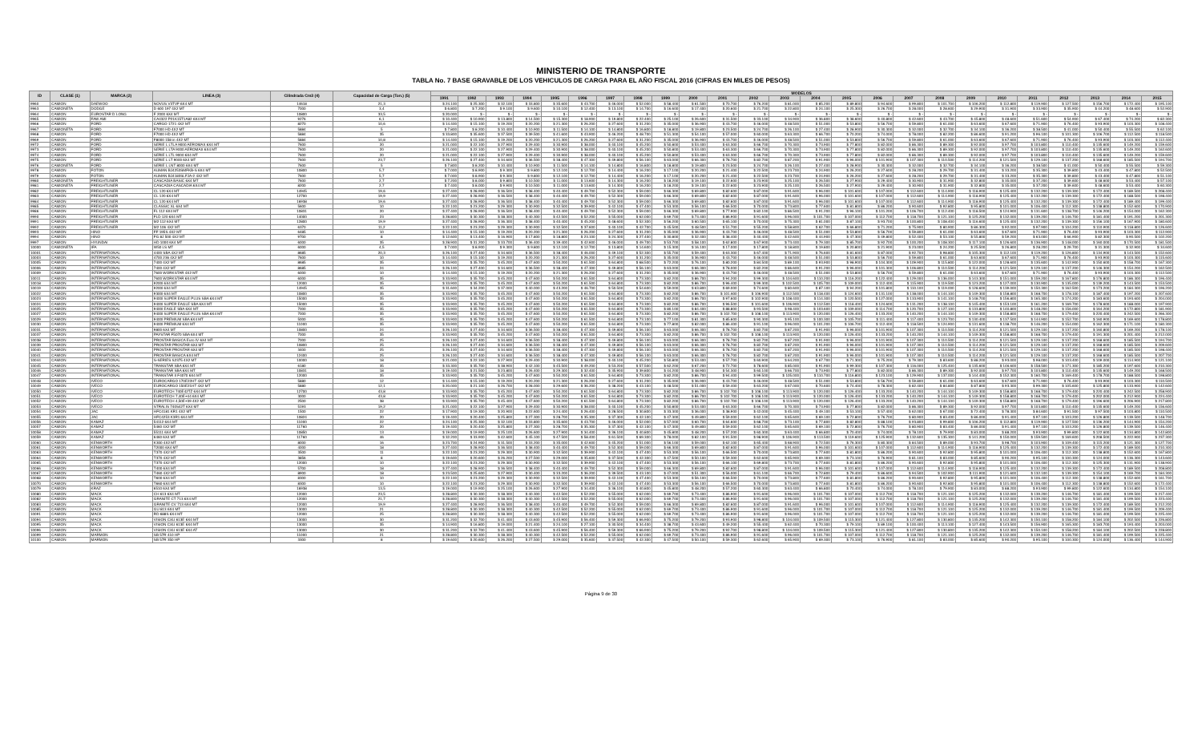MINISTERIO DE TRANSPORTE
TABLA No. 7 BASE GRAVABLE DE LOS VEHICULOS DE CARGA PARA EL AÑO FISCAL 2016 (CIFRAS EN MILES DE PESOS)
| ID | CLASE (1) | MARCA (2) | LINEA (3) | Cilindrada Cm3 (4) | Capacidad de Carga (Ton.) (5) | MODELOS | | | | | | | | | | | | | | | | | | | | | | | | |
| --- | --- | --- | --- | --- | --- | --- | --- | --- | --- | --- | --- | --- | --- | --- | --- | --- | --- | --- | --- | --- | --- | --- | --- | --- | --- | --- | --- | --- | --- | --- |
| | | | | | | 1991 | 1992 | 1993 | 1994 | 1995 | 1996 | 1997 | 1998 | 1999 | 2000 | 2001 | 2002 | 2003 | 2004 | 2005 | 2006 | 2007 | 2008 | 2009 | 2010 | 2011 | 2012 | 2013 | 2014 | 2015 |
| 9960 | CAMION | DAEWOO | NOVUS V3TVF 6X4 MT | 14618 | 21,3 | $ 24.100 | $ 25.300 | $ 32.100 | $ 33.800 | $ 35.600 | $ 43.700 | $ 46.000 | $ 52.000 | $ 58.400 | $ 61.500 | $ 70.700 | $ 76.200 | $ 81.000 | $ 85.200 | $ 89.800 | $ 94.600 | $ 99.800 | $ 101.700 | $ 106.200 | $ 112.800 | $ 119.900 | $ 127.500 | $ 156.700 | $ 172.400 | $ 195.100 |
| 9963 | CAMIONETA | DODGE | D 600 197 4X2 MT | 7000 | 3,4 | $ 6.800 | $ 7.200 | $ 9.100 | $ 9.600 | $ 10.100 | $ 12.400 | $ 13.100 | $ 14.700 | $ 16.600 | $ 17.400 | $ 20.600 | $ 21.700 | $ 22.800 | $ 24.100 | $ 25.300 | $ 26.700 | $ 28.000 | $ 28.600 | $ 29.900 | $ 31.900 | $ 33.900 | $ 35.900 | $ 44.200 | $ 48.600 | $ 52.900 |
| 9964 | CAMION | EUROSTAR D`LONG | F 2000 6X4 MT | 10800 | 33,5 | $ 20.000 | $ - | $ - | $ - | $ - | $ - | $ - | $ - | $ - | $ - | $ - | $ - | $ - | $ - | $ - | $ - | $ - | $ - | $ - | $ - | $ - | $ - | $ - | $ - | $ - |
| 9965 | CAMION | FAW AMI | CA4322 P21K15T1A82 6X4 MT | 9276 | 6,1 | $ 10.400 | $ 10.900 | $ 13.800 | $ 14.500 | $ 15.300 | $ 18.900 | $ 19.800 | $ 22.400 | $ 25.100 | $ 26.600 | $ 31.500 | $ 33.100 | $ 34.900 | $ 36.800 | $ 38.600 | $ 40.800 | $ 42.600 | $ 43.700 | $ 45.800 | $ 48.600 | $ 51.600 | $ 54.900 | $ 67.400 | $ 74.200 | $ 82.300 |
| 9966 | CAMION | FORD | CARGO 1721 4X2 MT | 8270 | 10,6 | $ 14.400 | $ 15.100 | $ 19.200 | $ 20.200 | $ 21.300 | $ 26.200 | $ 27.600 | $ 31.200 | $ 35.000 | $ 36.900 | $ 43.700 | $ 46.000 | $ 48.500 | $ 51.000 | $ 53.800 | $ 56.700 | $ 59.800 | $ 61.000 | $ 63.600 | $ 67.600 | $ 71.900 | $ 76.400 | $ 93.900 | $ 103.300 | $ 108.400 |
| 9967 | CAMIONETA | FORD | F7000 HD 4X2 MT | 5884 | 5 | $ 7.800 | $ 8.200 | $ 10.400 | $ 10.900 | $ 11.500 | $ 14.100 | $ 14.800 | $ 16.800 | $ 18.800 | $ 19.800 | $ 23.500 | $ 24.700 | $ 26.100 | $ 27.400 | $ 28.900 | $ 30.300 | $ 32.000 | $ 32.700 | $ 34.100 | $ 36.200 | $ 38.500 | $ 41.000 | $ 50.400 | $ 55.500 | $ 62.100 |
| 9968 | CAMION | FORD | F7000 HD 4X2 MT | 5884 | 35 | $ 33.800 | $ 35.600 | $ 37.500 | $ 39.500 | $ 41.600 | $ 43.900 | $ 46.200 | $ 48.700 | $ 51.300 | $ 54.100 | $ 57.000 | $ 60.000 | $ 63.300 | $ 66.700 | $ 70.200 | $ 74.000 | $ 78.000 | $ 82.200 | $ 86.600 | $ 91.200 | $ 96.100 | $ 101.300 | $ 106.700 | $ 112.500 | $ 118.500 |
| 9969 | CAMION | FORD | F8000 158 in 4X2 MT | 5884 | 10,8 | $ 14.400 | $ 15.100 | $ 19.200 | $ 20.200 | $ 21.300 | $ 26.200 | $ 27.600 | $ 31.200 | $ 35.000 | $ 36.900 | $ 43.700 | $ 46.000 | $ 48.500 | $ 51.000 | $ 53.800 | $ 56.700 | $ 59.800 | $ 61.000 | $ 63.600 | $ 67.600 | $ 71.900 | $ 76.400 | $ 93.900 | $ 103.300 | $ 112.400 |
| 9972 | CAMION | FORD | SERIE L LTLA 9000 AEROMAX 6X4 MT | 7600 | 20 | $ 21.000 | $ 22.100 | $ 27.900 | $ 29.400 | $ 30.900 | $ 38.000 | $ 40.100 | $ 45.200 | $ 50.800 | $ 53.400 | $ 63.300 | $ 66.700 | $ 70.300 | $ 73.900 | $ 77.800 | $ 82.000 | $ 86.300 | $ 89.300 | $ 92.000 | $ 97.700 | $ 103.800 | $ 110.400 | $ 135.600 | $ 149.200 | $ 159.600 |
| 9973 | CAMION | FORD | SERIE L LTA 9000 AEROMAX 6X4 MT | 7600 | 20 | $ 21.000 | $ 22.100 | $ 27.900 | $ 29.400 | $ 30.900 | $ 38.000 | $ 40.100 | $ 45.200 | $ 50.800 | $ 53.400 | $ 63.300 | $ 66.700 | $ 70.300 | $ 73.900 | $ 77.800 | $ 82.000 | $ 86.300 | $ 89.300 | $ 92.000 | $ 97.700 | $ 103.800 | $ 110.400 | $ 135.600 | $ 149.200 | $ 162.600 |
| 9974 | CAMION | FORD | SERIE L LTL 9000 6X4 MT | 7600 | 20 | $ 21.000 | $ 22.100 | $ 27.900 | $ 29.400 | $ 30.900 | $ 38.000 | $ 40.100 | $ 45.200 | $ 50.800 | $ 53.400 | $ 63.300 | $ 66.700 | $ 70.300 | $ 73.900 | $ 77.800 | $ 82.000 | $ 86.300 | $ 89.300 | $ 92.000 | $ 97.700 | $ 103.800 | $ 110.400 | $ 135.600 | $ 149.200 | $ 159.600 |
| 9975 | CAMION | FORD | SERIE L LT 9000 6X4 MT | 7600 | 23,7 | $ 26.100 | $ 27.400 | $ 34.600 | $ 36.500 | $ 38.400 | $ 47.300 | $ 49.800 | $ 56.100 | $ 63.000 | $ 66.300 | $ 78.700 | $ 82.700 | $ 87.200 | $ 91.900 | $ 96.000 | $ 101.900 | $ 107.300 | $ 110.500 | $ 114.200 | $ 121.500 | $ 129.100 | $ 137.200 | $ 168.600 | $ 185.500 | $ 194.700 |
| 9976 | CAMIONETA | FORD | SERIE L LNT 8000 6X4 MT | 7600 | 5 | $ 7.800 | $ 8.200 | $ 10.400 | $ 10.900 | $ 11.500 | $ 14.100 | $ 14.800 | $ 16.800 | $ 18.800 | $ 19.800 | $ 23.500 | $ 24.700 | $ 26.100 | $ 27.400 | $ 28.900 | $ 30.300 | $ 32.000 | $ 32.700 | $ 34.100 | $ 36.200 | $ 38.500 | $ 41.000 | $ 50.400 | $ 55.500 | $ 59.300 |
| 9978 | CAMION | FOTON | AUMAN BJ4253SMFKB-S 6X4 MT | 10800 | 5,7 | $ 7.000 | $ 8.900 | $ 9.300 | $ 9.800 | $ 12.100 | $ 12.700 | $ 14.400 | $ 16.200 | $ 17.100 | $ 20.200 | $ 21.400 | $ 22.500 | $ 23.700 | $ 24.900 | $ 26.200 | $ 27.600 | $ 28.200 | $ 29.700 | $ 31.400 | $ 33.200 | $ 35.300 | $ 39.800 | $ 43.400 | $ 47.800 | $ 52.500 |
| 9979 | CAMION | FOTON | AUMAN BJ4183SLFJA-2 4X2 MT | 7600 | 5,7 | $ 7.000 | $ 8.900 | $ 9.300 | $ 9.800 | $ 12.100 | $ 12.700 | $ 14.400 | $ 16.200 | $ 17.100 | $ 20.200 | $ 21.400 | $ 22.500 | $ 23.700 | $ 24.900 | $ 26.200 | $ 27.600 | $ 28.200 | $ 29.700 | $ 31.400 | $ 33.200 | $ 35.300 | $ 39.800 | $ 43.400 | $ 47.800 | $ 51.100 |
| 9980 | CAMIONETA | FREIGHTLINER | CASCADIA BASIC 6X4 MT | 7600 | 2,7 | $ 7.200 | $ 8.000 | $ 9.800 | $ 10.500 | $ 11.000 | $ 13.600 | $ 14.300 | $ 16.200 | $ 18.200 | $ 19.100 | $ 22.600 | $ 23.900 | $ 25.100 | $ 26.500 | $ 27.900 | $ 29.400 | $ 30.900 | $ 31.900 | $ 32.800 | $ 35.000 | $ 37.200 | $ 39.600 | $ 48.600 | $ 53.400 | $ 57.100 |
| 9981 | CAMIONETA | FREIGHTLINER | CASCADIA CASCADIA 6X4 MT | 8200 | 2,7 | $ 7.400 | $ 8.000 | $ 9.900 | $ 10.500 | $ 11.000 | $ 13.600 | $ 14.300 | $ 16.200 | $ 18.200 | $ 19.100 | $ 22.600 | $ 23.900 | $ 25.100 | $ 26.500 | $ 27.900 | $ 29.400 | $ 30.900 | $ 31.900 | $ 32.800 | $ 35.000 | $ 37.200 | $ 39.600 | $ 48.600 | $ 53.400 | $ 60.300 |
| 9982 | CAMION | FREIGHTLINER | CL 120 6X4 MT | 14945 | 19,6 | $ 27.400 | $ 28.900 | $ 36.500 | $ 38.400 | $ 40.400 | $ 49.700 | $ 52.300 | $ 59.000 | $ 66.300 | $ 69.800 | $ 82.600 | $ 87.000 | $ 91.600 | $ 96.000 | $ 101.600 | $ 107.000 | $ 112.600 | $ 114.900 | $ 118.900 | $ 125.400 | $ 132.200 | $ 139.300 | $ 172.400 | $ 189.500 | $ 208.400 |
| 9983 | CAMION | FREIGHTLINER | CL 120 6X4 MT | 12700 | 19,9 | $ 27.400 | $ 28.900 | $ 36.500 | $ 38.400 | $ 40.400 | $ 49.700 | $ 52.300 | $ 59.000 | $ 66.300 | $ 69.800 | $ 82.600 | $ 87.000 | $ 91.600 | $ 96.000 | $ 101.600 | $ 107.000 | $ 112.600 | $ 114.900 | $ 118.900 | $ 125.400 | $ 132.200 | $ 139.300 | $ 172.400 | $ 188.500 | $ 198.400 |
| 9984 | CAMION | FREIGHTLINER | CL 120 6X4 MT | 16938 | 19,6 | $ 27.400 | $ 28.900 | $ 36.500 | $ 38.400 | $ 40.400 | $ 49.700 | $ 52.300 | $ 59.000 | $ 66.300 | $ 69.800 | $ 82.600 | $ 87.000 | $ 91.600 | $ 96.000 | $ 101.600 | $ 107.000 | $ 112.600 | $ 114.900 | $ 118.900 | $ 125.400 | $ 132.200 | $ 139.300 | $ 172.400 | $ 189.400 | $ 199.400 |
| 9985 | CAMION | FREIGHTLINER | CLASSIC XL 6X4 MT | 5600 | 10 | $ 22.100 | $ 23.200 | $ 29.300 | $ 30.900 | $ 32.500 | $ 39.900 | $ 42.100 | $ 47.400 | $ 53.300 | $ 56.100 | $ 66.500 | $ 70.000 | $ 73.800 | $ 77.600 | $ 81.800 | $ 86.200 | $ 90.600 | $ 92.800 | $ 95.800 | $ 101.000 | $ 106.400 | $ 112.300 | $ 138.800 | $ 152.600 | $ 170.900 |
| 9986 | CAMION | FREIGHTLINER | FL 112 6X4 MT | 10831 | 20 | $ 27.400 | $ 28.900 | $ 36.500 | $ 38.400 | $ 40.400 | $ 49.700 | $ 52.300 | $ 59.000 | $ 66.300 | $ 69.800 | $ 77.900 | $ 82.100 | $ 86.500 | $ 91.200 | $ 96.100 | $ 101.200 | $ 106.700 | $ 112.400 | $ 118.500 | $ 124.900 | $ 131.600 | $ 138.700 | $ 146.200 | $ 154.000 | $ 162.300 |
| 9990 | CAMION | FREIGHTLINER | FLD 120 6X4 MT | 14000 | 23 | $ 28.800 | $ 30.300 | $ 38.300 | $ 40.300 | $ 42.500 | $ 52.200 | $ 55.000 | $ 62.000 | $ 69.700 | $ 73.400 | $ 86.900 | $ 91.600 | $ 96.000 | $ 101.700 | $ 107.000 | $ 112.700 | $ 118.700 | $ 121.100 | $ 125.200 | $ 132.000 | $ 139.200 | $ 146.700 | $ 181.400 | $ 191.200 | $ 201.300 |
| 9991 | CAMION | FREIGHTLINER | M2 112 6X4 MT | 12800 | 19,9 | $ 27.400 | $ 28.900 | $ 36.300 | $ 38.400 | $ 40.400 | $ 45.200 | $ 48.600 | $ 52.300 | $ 56.200 | $ 60.500 | $ 65.100 | $ 70.000 | $ 75.300 | $ 81.000 | $ 87.100 | $ 93.700 | $ 100.800 | $ 108.400 | $ 116.600 | $ 125.400 | $ 132.200 | $ 139.300 | $ 156.100 | $ 167.900 | $ 180.600 |
| 9992 | CAMION | FREIGHTLINER | M2 106 4X2 MT | 6370 | 11,2 | $ 22.100 | $ 23.200 | $ 29.300 | $ 30.900 | $ 32.500 | $ 37.600 | $ 40.100 | $ 42.700 | $ 45.500 | $ 48.500 | $ 51.700 | $ 55.200 | $ 58.800 | $ 62.700 | $ 66.800 | $ 71.200 | $ 75.900 | $ 80.900 | $ 86.300 | $ 92.000 | $ 97.900 | $ 104.200 | $ 110.900 | $ 118.800 | $ 126.600 |
| 9993 | CAMION | HINO | FF 195S 4X2 MT | 6485 | 10 | $ 14.400 | $ 15.100 | $ 19.200 | $ 20.200 | $ 21.300 | $ 26.200 | $ 27.600 | $ 31.200 | $ 35.000 | $ 36.900 | $ 43.700 | $ 46.000 | $ 48.500 | $ 51.000 | $ 53.800 | $ 56.700 | $ 59.800 | $ 61.000 | $ 63.600 | $ 67.600 | $ 71.900 | $ 76.400 | $ 93.900 | $ 103.300 | $ 112.900 |
| 9994 | CAMION | HINO | FG 8J 500 4X2 MT | 9700 | 8 | $ 12.600 | $ 13.400 | $ 16.900 | $ 17.800 | $ 18.800 | $ 23.100 | $ 24.300 | $ 27.400 | $ 30.800 | $ 32.400 | $ 38.400 | $ 40.400 | $ 42.600 | $ 44.900 | $ 47.300 | $ 49.800 | $ 52.400 | $ 53.100 | $ 55.800 | $ 59.200 | $ 63.000 | $ 66.900 | $ 82.300 | $ 90.500 | $ 102.200 |
| 9997 | CAMION | HYUNDAI | HD 1000 6X4 MT | 6000 | 35 | $ 28.900 | $ 31.200 | $ 33.700 | $ 36.400 | $ 39.400 | $ 42.600 | $ 46.000 | $ 49.700 | $ 53.700 | $ 58.100 | $ 62.800 | $ 67.900 | $ 73.400 | $ 79.300 | $ 85.700 | $ 92.700 | $ 100.200 | $ 108.300 | $ 117.100 | $ 126.600 | $ 136.900 | $ 148.000 | $ 160.000 | $ 170.500 | $ 181.500 |
| 10000 | CAMIONETA | IFA | W50 LS MT | 6000 | 4,5 | $ 7.000 | $ 8.900 | $ 9.300 | $ 9.800 | $ 12.100 | $ 12.700 | $ 13.800 | $ 14.600 | $ 15.300 | $ 16.100 | $ 17.000 | $ 17.800 | $ 18.800 | $ 19.800 | $ 20.800 | $ 21.900 | $ 23.000 | $ 24.200 | $ 25.500 | $ 26.800 | $ 28.200 | $ 29.700 | $ 31.300 | $ 32.900 | $ 34.600 |
| 10001 | CAMION | INTERNATIONAL | 4400 SBA 4X2 MT | 8685 | 20,3 | $ 26.100 | $ 27.400 | $ 34.600 | $ 36.500 | $ 38.400 | $ 46.000 | $ 49.100 | $ 52.300 | $ 55.700 | $ 59.400 | $ 63.300 | $ 67.400 | $ 71.900 | $ 76.600 | $ 81.600 | $ 87.000 | $ 92.700 | $ 98.800 | $ 105.300 | $ 112.100 | $ 119.200 | $ 126.800 | $ 134.900 | $ 143.500 | $ 152.600 |
| 10003 | CAMION | INTERNATIONAL | 4700 236 4X2 MT | 7600 | 10 | $ 14.400 | $ 15.100 | $ 19.200 | $ 20.200 | $ 21.300 | $ 26.200 | $ 27.600 | $ 31.200 | $ 35.000 | $ 36.900 | $ 43.700 | $ 46.000 | $ 48.500 | $ 51.000 | $ 53.800 | $ 56.700 | $ 59.800 | $ 61.000 | $ 63.600 | $ 67.600 | $ 71.900 | $ 76.400 | $ 93.900 | $ 103.300 | $ 115.600 |
| 10005 | CAMION | INTERNATIONAL | 7400 4X2 MT | 8685 | 35 | $ 33.900 | $ 35.700 | $ 45.200 | $ 47.600 | $ 50.200 | $ 61.500 | $ 64.800 | $ 68.500 | $ 72.200 | $ 76.100 | $ 80.200 | $ 84.500 | $ 89.100 | $ 93.900 | $ 98.900 | $ 104.300 | $ 109.900 | $ 115.800 | $ 122.000 | $ 128.600 | $ 135.600 | $ 142.900 | $ 150.600 | $ 158.700 | $ 167.300 |
| 10006 | CAMION | INTERNATIONAL | 7400 4X2 MT | 8685 | 24 | $ 26.100 | $ 27.400 | $ 34.600 | $ 36.500 | $ 38.400 | $ 47.300 | $ 49.800 | $ 56.100 | $ 63.000 | $ 66.300 | $ 78.000 | $ 82.200 | $ 86.600 | $ 91.200 | $ 96.000 | $ 101.300 | $ 106.800 | $ 110.500 | $ 114.200 | $ 121.500 | $ 129.100 | $ 137.200 | $ 146.300 | $ 154.200 | $ 162.500 |
| 10009 | CAMION | INTERNATIONAL | 7600 WORKSTAR 4X2 MT | 6000 | 10 | $ 14.400 | $ 15.100 | $ 19.200 | $ 20.200 | $ 21.300 | $ 26.200 | $ 27.600 | $ 31.200 | $ 35.000 | $ 36.900 | $ 43.700 | $ 46.000 | $ 48.500 | $ 51.000 | $ 53.800 | $ 56.700 | $ 59.800 | $ 61.000 | $ 63.600 | $ 67.600 | $ 71.900 | $ 76.400 | $ 93.900 | $ 103.300 | $ 112.500 |
| 10011 | CAMION | INTERNATIONAL | 7600 WORKSTAR 6X4 MT | 6000 | 35 | $ 33.900 | $ 35.700 | $ 45.200 | $ 47.600 | $ 50.200 | $ 61.500 | $ 64.800 | $ 73.300 | $ 82.200 | $ 86.700 | $ 94.200 | $ 99.300 | $ 104.600 | $ 110.200 | $ 116.200 | $ 122.400 | $ 129.000 | $ 136.000 | $ 143.300 | $ 151.000 | $ 159.200 | $ 167.800 | $ 176.800 | $ 186.300 | $ 196.400 |
| 10018 | CAMION | INTERNATIONAL | 9200I 6X4 MT | 12000 | 35 | $ 33.900 | $ 35.700 | $ 45.200 | $ 47.600 | $ 50.200 | $ 61.500 | $ 64.800 | $ 73.300 | $ 82.200 | $ 86.700 | $ 96.400 | $ 99.300 | $ 102.500 | $ 105.700 | $ 109.000 | $ 112.400 | $ 115.900 | $ 119.500 | $ 123.200 | $ 127.000 | $ 130.900 | $ 135.000 | $ 139.200 | $ 143.500 | $ 153.500 |
| 10019 | CAMION | INTERNATIONAL | 9200I 6X4 MT | 14945 | 35 | $ 31.600 | $ 34.200 | $ 37.000 | $ 40.000 | $ 43.200 | $ 46.700 | $ 50.500 | $ 54.600 | $ 59.000 | $ 63.800 | $ 69.000 | $ 74.600 | $ 80.600 | $ 87.100 | $ 94.200 | $ 101.800 | $ 110.100 | $ 119.000 | $ 128.600 | $ 139.000 | $ 150.300 | $ 162.500 | $ 173.200 | $ 184.300 | $ 196.200 |
| 10022 | CAMION | INTERNATIONAL | 9300I 6X4 MT | 10800 | 35 | $ 33.900 | $ 35.700 | $ 45.200 | $ 47.600 | $ 50.200 | $ 61.500 | $ 64.800 | $ 73.300 | $ 82.200 | $ 86.700 | $ 101.600 | $ 106.900 | $ 112.500 | $ 118.400 | $ 124.600 | $ 131.100 | $ 138.000 | $ 144.100 | $ 149.300 | $ 158.800 | $ 168.700 | $ 178.100 | $ 187.400 | $ 197.200 | $ 207.600 |
| 10023 | CAMION | INTERNATIONAL | 9400I SUPER EAGLE PLUS SBA 6X4 MT | 15000 | 35 | $ 33.900 | $ 35.700 | $ 45.200 | $ 47.600 | $ 50.200 | $ 61.500 | $ 64.800 | $ 73.300 | $ 82.200 | $ 86.700 | $ 97.600 | $ 102.900 | $ 108.400 | $ 114.300 | $ 120.500 | $ 127.000 | $ 133.900 | $ 141.100 | $ 148.700 | $ 156.800 | $ 165.300 | $ 174.200 | $ 183.600 | $ 193.600 | $ 204.000 |
| 10024 | CAMION | INTERNATIONAL | 9400I SUPER EAGLE SBA 6X4 MT | 15000 | 35 | $ 33.900 | $ 35.700 | $ 45.200 | $ 47.600 | $ 50.200 | $ 61.500 | $ 64.800 | $ 73.300 | $ 82.200 | $ 86.700 | $ 96.500 | $ 101.600 | $ 106.900 | $ 112.500 | $ 118.400 | $ 124.600 | $ 131.200 | $ 138.100 | $ 145.400 | $ 153.100 | $ 161.200 | $ 169.700 | $ 178.600 | $ 188.000 | $ 197.900 |
| 10025 | CAMION | INTERNATIONAL | 9400I EAGLE SBA 6X4 MT | 7000 | 35 | $ 33.900 | $ 35.700 | $ 45.200 | $ 47.600 | $ 50.200 | $ 61.500 | $ 64.800 | $ 73.300 | $ 80.100 | $ 84.400 | $ 88.800 | $ 93.500 | $ 98.400 | $ 103.600 | $ 109.000 | $ 114.700 | $ 120.700 | $ 127.100 | $ 133.800 | $ 140.800 | $ 148.200 | $ 156.000 | $ 164.200 | $ 172.800 | $ 181.900 |
| 10027 | CAMION | INTERNATIONAL | 9400I SUPER EAGLE PLUS SBA 6X4 MT | 7000 | 35 | $ 33.900 | $ 35.700 | $ 45.200 | $ 47.600 | $ 50.200 | $ 61.500 | $ 64.800 | $ 73.300 | $ 82.200 | $ 86.700 | $ 102.700 | $ 108.100 | $ 113.900 | $ 120.000 | $ 126.400 | $ 133.200 | $ 140.200 | $ 144.100 | $ 149.300 | $ 158.800 | $ 168.700 | $ 179.400 | $ 220.400 | $ 242.500 | $ 266.300 |
| 10029 | CAMION | INTERNATIONAL | 9400I PREMIUM SBA 6X4 MT | 5000 | 35 | $ 33.900 | $ 35.700 | $ 45.200 | $ 47.600 | $ 50.200 | $ 61.500 | $ 64.800 | $ 73.100 | $ 77.100 | $ 81.300 | $ 85.600 | $ 90.300 | $ 95.100 | $ 100.300 | $ 105.700 | $ 111.400 | $ 117.400 | $ 123.700 | $ 130.400 | $ 137.500 | $ 144.900 | $ 152.700 | $ 160.900 | $ 169.600 | $ 178.800 |
| 10030 | CAMION | INTERNATIONAL | 9400I PREMIUM 6X4 MT | 11000 | 35 | $ 33.900 | $ 35.700 | $ 45.200 | $ 47.600 | $ 50.200 | $ 61.500 | $ 64.800 | $ 73.300 | $ 77.800 | $ 82.000 | $ 86.400 | $ 91.100 | $ 96.000 | $ 101.200 | $ 106.700 | $ 112.400 | $ 118.500 | $ 124.900 | $ 131.600 | $ 138.700 | $ 146.200 | $ 154.000 | $ 162.300 | $ 171.100 | $ 180.300 |
| 10031 | CAMION | INTERNATIONAL | 9800 6X4 MT | 10800 | 24 | $ 26.100 | $ 27.400 | $ 34.600 | $ 36.500 | $ 38.400 | $ 47.300 | $ 49.800 | $ 56.100 | $ 63.000 | $ 66.300 | $ 78.700 | $ 82.700 | $ 87.200 | $ 91.900 | $ 96.000 | $ 101.900 | $ 107.300 | $ 110.500 | $ 114.200 | $ 121.500 | $ 129.100 | $ 137.200 | $ 160.800 | $ 169.200 | $ 178.100 |
| 10037 | CAMION | INTERNATIONAL | PAYSTAR F5070 SBA 6X4 MT | 7000 | 35 | $ 33.900 | $ 35.700 | $ 45.200 | $ 47.600 | $ 50.200 | $ 61.500 | $ 64.800 | $ 73.300 | $ 82.200 | $ 86.700 | $ 102.700 | $ 108.100 | $ 113.900 | $ 120.000 | $ 126.400 | $ 133.200 | $ 140.200 | $ 144.100 | $ 149.300 | $ 158.800 | $ 168.700 | $ 179.400 | $ 191.300 | $ 201.400 | $ 212.000 |
| 10038 | CAMION | INTERNATIONAL | PROSTAR BASICA Euro IV 6X4 MT | 7000 | 25 | $ 26.100 | $ 27.400 | $ 34.600 | $ 36.500 | $ 38.400 | $ 47.300 | $ 49.800 | $ 56.100 | $ 63.000 | $ 66.300 | $ 78.700 | $ 82.700 | $ 87.200 | $ 91.900 | $ 96.000 | $ 101.900 | $ 107.300 | $ 110.500 | $ 114.200 | $ 121.500 | $ 129.100 | $ 137.200 | $ 168.600 | $ 185.500 | $ 194.700 |
| 10039 | CAMION | INTERNATIONAL | PROSTAR PROSTAR 6X4 MT | 10800 | 25 | $ 26.100 | $ 27.400 | $ 34.600 | $ 36.500 | $ 38.400 | $ 47.300 | $ 49.800 | $ 56.100 | $ 63.000 | $ 66.300 | $ 78.700 | $ 82.700 | $ 87.200 | $ 91.900 | $ 96.000 | $ 101.900 | $ 107.300 | $ 110.500 | $ 114.200 | $ 121.500 | $ 129.100 | $ 137.200 | $ 168.600 | $ 185.500 | $ 209.600 |
| 10040 | CAMION | INTERNATIONAL | PROSTAR PROSTAR 6X4 MT | 3400 | 25 | $ 26.100 | $ 27.400 | $ 34.600 | $ 36.500 | $ 38.400 | $ 47.300 | $ 49.800 | $ 56.100 | $ 63.000 | $ 66.300 | $ 78.700 | $ 82.700 | $ 87.200 | $ 91.900 | $ 96.000 | $ 101.900 | $ 107.300 | $ 110.500 | $ 114.200 | $ 121.500 | $ 129.100 | $ 137.200 | $ 168.600 | $ 185.500 | $ 198.400 |
| 10041 | CAMION | INTERNATIONAL | PROSTAR BASICA 6X4 MT | 12400 | 25 | $ 26.100 | $ 27.400 | $ 34.600 | $ 36.500 | $ 38.400 | $ 47.300 | $ 49.800 | $ 56.100 | $ 63.000 | $ 66.300 | $ 78.700 | $ 82.700 | $ 87.200 | $ 91.900 | $ 96.000 | $ 101.900 | $ 107.300 | $ 110.500 | $ 114.200 | $ 121.500 | $ 129.100 | $ 137.200 | $ 168.600 | $ 185.500 | $ 207.700 |
| 10044 | CAMION | INTERNATIONAL | S-SERIES S2375 4X2 MT | 10000 | 18 | $ 21.000 | $ 22.100 | $ 27.900 | $ 29.400 | $ 30.900 | $ 38.000 | $ 40.100 | $ 45.200 | $ 50.800 | $ 53.400 | $ 57.700 | $ 60.900 | $ 64.200 | $ 67.700 | $ 71.300 | $ 75.200 | $ 79.300 | $ 83.600 | $ 88.200 | $ 93.000 | $ 98.000 | $ 103.400 | $ 109.000 | $ 114.900 | $ 121.100 |
| 10045 | CAMION | INTERNATIONAL | TRANSTAR SBA 6X4 MT | 6180 | 35 | $ 33.300 | $ 35.700 | $ 38.900 | $ 42.100 | $ 45.500 | $ 49.200 | $ 53.200 | $ 57.500 | $ 62.200 | $ 67.200 | $ 72.700 | $ 78.600 | $ 85.000 | $ 91.900 | $ 99.300 | $ 107.300 | $ 116.000 | $ 125.400 | $ 135.600 | $ 146.600 | $ 158.500 | $ 171.300 | $ 185.200 | $ 197.600 | $ 210.300 |
| 10046 | CAMION | INTERNATIONAL | TRANSTAR SBA 6X4 MT | 10831 | 18 | $ 19.400 | $ 21.500 | $ 23.800 | $ 26.400 | $ 29.300 | $ 32.400 | $ 35.900 | $ 39.800 | $ 44.200 | $ 48.900 | $ 54.300 | $ 60.100 | $ 66.700 | $ 73.900 | $ 77.800 | $ 82.000 | $ 86.300 | $ 89.300 | $ 92.000 | $ 97.700 | $ 103.800 | $ 110.400 | $ 135.600 | $ 149.200 | $ 168.500 |
| 10047 | CAMION | INTERNATIONAL | TRANSTAR II F4070 6X4 MT | 12000 | 35 | $ 33.900 | $ 35.700 | $ 45.200 | $ 47.600 | $ 50.200 | $ 61.500 | $ 64.800 | $ 73.300 | $ 82.200 | $ 86.700 | $ 94.400 | $ 99.500 | $ 105.000 | $ 110.700 | $ 116.800 | $ 123.100 | $ 129.900 | $ 137.000 | $ 144.400 | $ 152.300 | $ 160.700 | $ 169.400 | $ 178.700 | $ 188.500 | $ 198.800 |
| 10048 | CAMION | IVECO | EUROCARGO 170E22HT 4X2 MT | 5880 | 12 | $ 14.400 | $ 15.100 | $ 19.200 | $ 20.200 | $ 21.300 | $ 26.200 | $ 27.600 | $ 31.200 | $ 35.000 | $ 36.900 | $ 43.700 | $ 46.000 | $ 48.500 | $ 51.000 | $ 53.800 | $ 56.700 | $ 59.800 | $ 61.000 | $ 63.600 | $ 67.600 | $ 71.900 | $ 76.400 | $ 93.900 | $ 103.300 | $ 110.500 |
| 10049 | CAMION | IVECO | EUROCARGO 150E21HT 4X2 MT | 5880 | 12,1 | $ 20.000 | $ 21.100 | $ 26.700 | $ 28.000 | $ 29.600 | $ 36.200 | $ 38.200 | $ 43.100 | $ 48.500 | $ 51.000 | $ 59.400 | $ 63.200 | $ 67.000 | $ 70.600 | $ 74.400 | $ 78.300 | $ 82.400 | $ 84.800 | $ 87.800 | $ 93.300 | $ 99.300 | $ 105.600 | $ 125.800 | $ 133.900 | $ 142.600 |
| 10050 | CAMION | IVECO | EUROTECH 740E42TZ 6X4 MT | 12700 | 43,8 | $ 33.900 | $ 35.700 | $ 45.200 | $ 47.600 | $ 50.200 | $ 61.500 | $ 64.800 | $ 73.300 | $ 82.200 | $ 86.700 | $ 102.700 | $ 108.100 | $ 113.900 | $ 120.000 | $ 126.400 | $ 133.200 | $ 140.200 | $ 144.100 | $ 149.300 | $ 158.800 | $ 168.700 | $ 179.400 | $ 220.400 | $ 242.500 | $ 258.900 |
| 10051 | CAMION | IVECO | EUROTECH 7,40E+44 6X4 MT | 3000 | 43,8 | $ 33.900 | $ 35.700 | $ 45.200 | $ 47.600 | $ 50.200 | $ 61.500 | $ 64.800 | $ 73.300 | $ 82.200 | $ 86.700 | $ 102.700 | $ 108.100 | $ 113.900 | $ 120.000 | $ 126.400 | $ 133.200 | $ 140.200 | $ 144.100 | $ 149.300 | $ 158.800 | $ 168.700 | $ 179.400 | $ 202.000 | $ 212.900 | $ 224.400 |
| 10052 | CAMION | IVECO | EUROTECH 4,50E+39 4X2 MT | 2500 | 38 | $ 33.900 | $ 35.700 | $ 45.400 | $ 47.600 | $ 50.200 | $ 61.500 | $ 64.800 | $ 73.300 | $ 82.200 | $ 86.700 | $ 102.700 | $ 108.100 | $ 113.900 | $ 120.000 | $ 126.400 | $ 133.200 | $ 140.200 | $ 144.100 | $ 149.300 | $ 158.800 | $ 168.700 | $ 179.400 | $ 196.600 | $ 206.900 | $ 217.800 |
| 10053 | CAMION | IVECO | STRALIS 740S42T 6X4 MT | 5193 | 19,2 | $ 21.000 | $ 22.100 | $ 27.900 | $ 29.400 | $ 30.900 | $ 38.000 | $ 40.100 | $ 45.200 | $ 50.800 | $ 53.400 | $ 63.300 | $ 66.700 | $ 70.300 | $ 73.900 | $ 77.800 | $ 82.000 | $ 86.300 | $ 89.300 | $ 92.000 | $ 97.700 | $ 103.800 | $ 110.400 | $ 135.600 | $ 149.200 | $ 156.600 |
| 10054 | CAMION | JAC | HFC4181 KR1 4X2 MT | 1500 | 22 | $ 17.900 | $ 19.300 | $ 20.900 | $ 22.600 | $ 24.400 | $ 26.400 | $ 28.500 | $ 30.800 | $ 33.300 | $ 36.000 | $ 38.900 | $ 42.000 | $ 45.400 | $ 49.100 | $ 53.100 | $ 57.400 | $ 62.000 | $ 67.000 | $ 72.400 | $ 78.300 | $ 84.600 | $ 91.500 | $ 97.500 | $ 103.800 | $ 110.500 |
| 10055 | CAMION | JAC | HFC4253 K3R1 6X4 MT | 10824 | 20 | $ 19.400 | $ 20.400 | $ 25.800 | $ 27.300 | $ 28.700 | $ 35.300 | $ 37.300 | $ 42.100 | $ 47.300 | $ 49.800 | $ 59.000 | $ 62.100 | $ 65.600 | $ 69.100 | $ 72.800 | $ 76.700 | $ 80.900 | $ 83.400 | $ 86.000 | $ 91.400 | $ 97.100 | $ 103.200 | $ 126.800 | $ 139.500 | $ 148.700 |
| 10056 | CAMION | KAMAZ | 54112 6X4 MT | 11000 | 22 | $ 24.100 | $ 25.300 | $ 32.100 | $ 33.800 | $ 35.600 | $ 43.700 | $ 46.000 | $ 52.000 | $ 57.000 | $ 60.700 | $ 64.600 | $ 68.700 | $ 73.100 | $ 77.800 | $ 82.800 | $ 88.100 | $ 93.800 | $ 99.800 | $ 106.200 | $ 112.800 | $ 119.900 | $ 127.500 | $ 136.200 | $ 144.900 | $ 154.200 |
| 10057 | CAMION | KAMAZ | 5460 4X2 MT | 11760 | 20 | $ 19.400 | $ 20.400 | $ 25.800 | $ 27.300 | $ 28.700 | $ 35.300 | $ 37.300 | $ 42.100 | $ 47.300 | $ 49.800 | $ 59.000 | $ 62.100 | $ 65.600 | $ 69.100 | $ 72.800 | $ 76.700 | $ 80.900 | $ 83.400 | $ 86.000 | $ 91.400 | $ 97.100 | $ 103.200 | $ 126.800 | $ 139.500 | $ 146.400 |
| 10058 | CAMION | KAMAZ | 55111 6X4 MT | 10850 | 13 | $ 19.000 | $ 19.900 | $ 25.100 | $ 26.600 | $ 27.900 | $ 34.400 | $ 36.100 | $ 40.800 | $ 45.800 | $ 48.200 | $ 57.200 | $ 60.300 | $ 63.400 | $ 66.800 | $ 70.400 | $ 74.000 | $ 78.100 | $ 79.900 | $ 83.000 | $ 88.200 | $ 93.900 | $ 99.800 | $ 122.600 | $ 134.800 | $ 142.800 |
| 10059 | CAMION | KAMAZ | 6460 6X4 MT | 11760 | 46 | $ 32.200 | $ 33.900 | $ 42.600 | $ 45.100 | $ 47.500 | $ 58.400 | $ 61.500 | $ 69.300 | $ 78.000 | $ 82.100 | $ 91.500 | $ 98.900 | $ 106.900 | $ 113.500 | $ 119.600 | $ 125.900 | $ 132.600 | $ 135.300 | $ 141.200 | $ 150.000 | $ 159.500 | $ 169.600 | $ 208.500 | $ 222.900 | $ 237.300 |
| 10060 | CAMION | KENWORTH | K300 4X2 MT | 8000 | 16 | $ 23.700 | $ 24.900 | $ 31.500 | $ 33.200 | $ 35.000 | $ 42.600 | $ 45.200 | $ 51.000 | $ 56.100 | $ 59.000 | $ 62.100 | $ 65.400 | $ 68.900 | $ 72.500 | $ 76.300 | $ 80.300 | $ 84.500 | $ 89.000 | $ 93.700 | $ 98.700 | $ 103.900 | $ 109.400 | $ 115.200 | $ 121.300 | $ 127.700 |
| 10061 | CAMION | KENWORTH | T2000 6X4 MT | 4000 | 18 | $ 27.400 | $ 28.900 | $ 36.500 | $ 38.400 | $ 40.400 | $ 49.700 | $ 52.300 | $ 59.000 | $ 66.300 | $ 69.800 | $ 82.600 | $ 87.000 | $ 91.600 | $ 96.000 | $ 101.600 | $ 107.000 | $ 112.600 | $ 114.900 | $ 118.900 | $ 125.400 | $ 132.200 | $ 139.300 | $ 172.400 | $ 189.500 | $ 210.300 |
| 10063 | CAMION | KENWORTH | T370 4X2 MT | 3500 | 11 | $ 22.100 | $ 23.200 | $ 29.300 | $ 30.900 | $ 32.500 | $ 39.900 | $ 42.100 | $ 47.400 | $ 53.300 | $ 56.100 | $ 66.500 | $ 70.000 | $ 73.800 | $ 77.600 | $ 81.800 | $ 86.200 | $ 90.600 | $ 92.800 | $ 95.800 | $ 101.000 | $ 106.400 | $ 112.300 | $ 138.800 | $ 152.600 | $ 167.800 |
| 10064 | CAMION | KENWORTH | T370 4X2 MT | 3856 | 8 | $ 19.600 | $ 20.600 | $ 26.200 | $ 27.500 | $ 29.000 | $ 35.600 | $ 37.500 | $ 42.300 | $ 47.500 | $ 50.100 | $ 59.300 | $ 62.600 | $ 65.900 | $ 69.300 | $ 73.100 | $ 76.900 | $ 81.100 | $ 83.000 | $ 85.600 | $ 90.200 | $ 95.100 | $ 100.300 | $ 124.000 | $ 136.300 | $ 143.600 |
| 10065 | CAMION | KENWORTH | T370 4X2 MT | 12000 | 10 | $ 22.100 | $ 23.200 | $ 29.300 | $ 30.900 | $ 32.500 | $ 39.900 | $ 42.100 | $ 47.400 | $ 53.300 | $ 56.100 | $ 66.100 | $ 69.800 | $ 73.700 | $ 77.600 | $ 81.800 | $ 86.200 | $ 90.600 | $ 92.800 | $ 95.800 | $ 101.000 | $ 106.400 | $ 112.300 | $ 125.300 | $ 131.900 | $ 138.900 |
| 10066 | CAMION | KENWORTH | T400 6X4 MT | 5700 | 18 | $ 27.400 | $ 28.900 | $ 36.500 | $ 38.400 | $ 40.400 | $ 49.700 | $ 52.300 | $ 59.000 | $ 66.300 | $ 69.800 | $ 82.600 | $ 87.000 | $ 91.600 | $ 96.000 | $ 101.600 | $ 107.000 | $ 112.600 | $ 114.900 | $ 118.900 | $ 125.400 | $ 132.200 | $ 139.300 | $ 172.400 | $ 189.500 | $ 208.800 |
| 10067 | CAMION | KENWORTH | T460 4X2 MT | 8900 | 18 | $ 23.500 | $ 25.600 | $ 27.900 | $ 30.400 | $ 33.200 | $ 36.200 | $ 39.500 | $ 43.100 | $ 47.000 | $ 51.300 | $ 56.000 | $ 61.100 | $ 66.700 | $ 72.800 | $ 79.400 | $ 86.600 | $ 94.500 | $ 102.900 | $ 111.900 | $ 121.600 | $ 132.100 | $ 139.300 | $ 154.100 | $ 169.700 | $ 184.300 |
| 10068 | CAMION | KENWORTH | T600 6X4 MT | 8300 | 10 | $ 22.100 | $ 23.200 | $ 29.300 | $ 30.900 | $ 32.500 | $ 39.900 | $ 42.100 | $ 47.400 | $ 53.300 | $ 56.100 | $ 66.500 | $ 70.000 | $ 73.800 | $ 77.600 | $ 81.800 | $ 86.200 | $ 90.600 | $ 92.800 | $ 95.800 | $ 101.000 | $ 106.400 | $ 112.300 | $ 138.800 | $ 152.600 | $ 161.700 |
| 10070 | CAMION | KENWORTH | T660 6X4 MT | 8300 | 10 | $ 22.100 | $ 23.200 | $ 29.300 | $ 30.900 | $ 32.500 | $ 39.900 | $ 42.100 | $ 47.400 | $ 53.300 | $ 56.100 | $ 66.500 | $ 70.000 | $ 73.800 | $ 77.600 | $ 81.800 | $ 86.200 | $ 90.600 | $ 92.800 | $ 95.800 | $ 101.000 | $ 106.400 | $ 112.300 | $ 138.800 | $ 152.600 | $ 172.400 |
| 10079 | CAMION | KRAZ | 6510 6X4 MT | 16938 | 13,5 | $ 19.000 | $ 19.900 | $ 25.100 | $ 26.600 | $ 27.900 | $ 34.400 | $ 36.100 | $ 40.800 | $ 45.800 | $ 48.200 | $ 57.200 | $ 60.300 | $ 63.400 | $ 66.800 | $ 70.400 | $ 74.000 | $ 78.100 | $ 79.900 | $ 83.000 | $ 88.200 | $ 93.900 | $ 99.800 | $ 122.600 | $ 134.800 | $ 154.100 |
| 10080 | CAMION | MACK | CH 613 6X4 MT | 12000 | 23,5 | $ 28.800 | $ 30.300 | $ 38.300 | $ 40.300 | $ 42.500 | $ 52.200 | $ 55.000 | $ 62.000 | $ 69.700 | $ 73.400 | $ 86.900 | $ 91.600 | $ 96.000 | $ 101.700 | $ 107.000 | $ 112.700 | $ 118.700 | $ 121.100 | $ 125.200 | $ 132.000 | $ 139.200 | $ 146.700 | $ 181.400 | $ 199.500 | $ 217.400 |
| 10082 | CAMION | MACK | GRANITE CT 713 6X4 MT | 12000 | 21,7 | $ 28.800 | $ 30.300 | $ 38.300 | $ 40.300 | $ 42.500 | $ 52.200 | $ 55.000 | $ 62.000 | $ 69.700 | $ 73.400 | $ 86.900 | $ 91.600 | $ 96.000 | $ 101.700 | $ 107.000 | $ 112.700 | $ 118.700 | $ 121.100 | $ 125.200 | $ 132.000 | $ 139.200 | $ 146.700 | $ 181.400 | $ 199.500 | $ 223.400 |
| 10083 | CAMION | MACK | GRANITE CV 713 6X4 MT | 12000 | 19,9 | $ 27.400 | $ 28.900 | $ 36.500 | $ 38.400 | $ 40.400 | $ 49.700 | $ 52.300 | $ 59.000 | $ 66.300 | $ 69.800 | $ 82.600 | $ 87.000 | $ 91.600 | $ 96.000 | $ 101.600 | $ 107.000 | $ 112.600 | $ 114.900 | $ 118.900 | $ 125.400 | $ 132.200 | $ 139.300 | $ 172.400 | $ 189.500 | $ 212.200 |
| 10085 | CAMION | MACK | GU 813 6X4 MT | 13000 | 21 | $ 28.800 | $ 30.300 | $ 38.300 | $ 40.300 | $ 42.500 | $ 52.200 | $ 55.000 | $ 62.000 | $ 69.700 | $ 73.400 | $ 86.900 | $ 91.600 | $ 96.000 | $ 101.700 | $ 107.000 | $ 112.700 | $ 118.700 | $ 121.100 | $ 125.200 | $ 132.000 | $ 139.200 | $ 146.700 | $ 181.400 | $ 199.500 | $ 209.400 |
| 10091 | CAMION | MACK | RD 688S 6X4 MT | 12000 | 25 | $ 28.800 | $ 30.300 | $ 38.300 | $ 40.300 | $ 42.500 | $ 52.200 | $ 55.000 | $ 62.000 | $ 69.700 | $ 73.400 | $ 86.900 | $ 91.600 | $ 96.000 | $ 101.700 | $ 107.000 | $ 112.700 | $ 118.700 | $ 121.100 | $ 125.200 | $ 132.000 | $ 139.200 | $ 146.700 | $ 181.400 | $ 199.500 | $ 225.400 |
| 10094 | CAMION | MACK | VISION CXU 613E 6X4 MT | 13000 | 30 | $ 31.200 | $ 32.700 | $ 41.400 | $ 43.600 | $ 45.900 | $ 56.400 | $ 59.300 | $ 66.900 | $ 75.200 | $ 79.200 | $ 93.900 | $ 98.800 | $ 104.000 | $ 109.500 | $ 115.300 | $ 121.400 | $ 127.800 | $ 130.800 | $ 135.200 | $ 142.300 | $ 150.100 | $ 158.200 | $ 184.100 | $ 202.500 | $ 226.800 |
| 10095 | CAMION | MACK | VISION CXU 613E 6X4 MT | 13000 | 35 | $ 14.900 | $ 16.800 | $ 19.000 | $ 21.400 | $ 24.100 | $ 27.100 | $ 30.500 | $ 34.400 | $ 38.700 | $ 43.600 | $ 49.200 | $ 55.400 | $ 62.400 | $ 70.300 | $ 79.100 | $ 89.100 | $ 100.400 | $ 113.100 | $ 127.400 | $ 143.500 | $ 156.900 | $ 165.300 | $ 183.700 | $ 193.400 | $ 203.000 |
| 10096 | CAMION | MACK | VISION CXU 613E 6X4 AT | 13000 | 30 | $ 31.200 | $ 32.700 | $ 41.400 | $ 43.600 | $ 45.900 | $ 56.400 | $ 59.300 | $ 66.900 | $ 75.200 | $ 79.200 | $ 92.700 | $ 98.800 | $ 104.000 | $ 109.500 | $ 115.300 | $ 121.400 | $ 127.800 | $ 130.800 | $ 135.200 | $ 142.300 | $ 150.100 | $ 158.200 | $ 184.100 | $ 202.500 | $ 228.800 |
| 10099 | CAMION | MARMON | SB 57R 410 HP | 11000 | 21 | $ 28.800 | $ 30.300 | $ 38.300 | $ 40.300 | $ 42.500 | $ 52.200 | $ 55.000 | $ 62.000 | $ 69.700 | $ 73.400 | $ 86.900 | $ 91.600 | $ 96.000 | $ 101.700 | $ 107.000 | $ 112.700 | $ 118.700 | $ 121.100 | $ 125.200 | $ 132.000 | $ 139.200 | $ 146.700 | $ 181.400 | $ 199.500 | $ 225.400 |
| 10100 | CAMION | MARMON | SB 57R 350 HP | 3300 | 8 | $ 19.600 | $ 20.600 | $ 26.200 | $ 27.500 | $ 29.000 | $ 35.600 | $ 37.500 | $ 42.300 | $ 47.500 | $ 50.100 | $ 59.300 | $ 62.600 | $ 65.900 | $ 69.300 | $ 73.100 | $ 76.900 | $ 81.100 | $ 83.000 | $ 85.600 | $ 90.200 | $ 95.100 | $ 100.300 | $ 124.000 | $ 136.400 | $ 144.900 |
Página 9 de 30